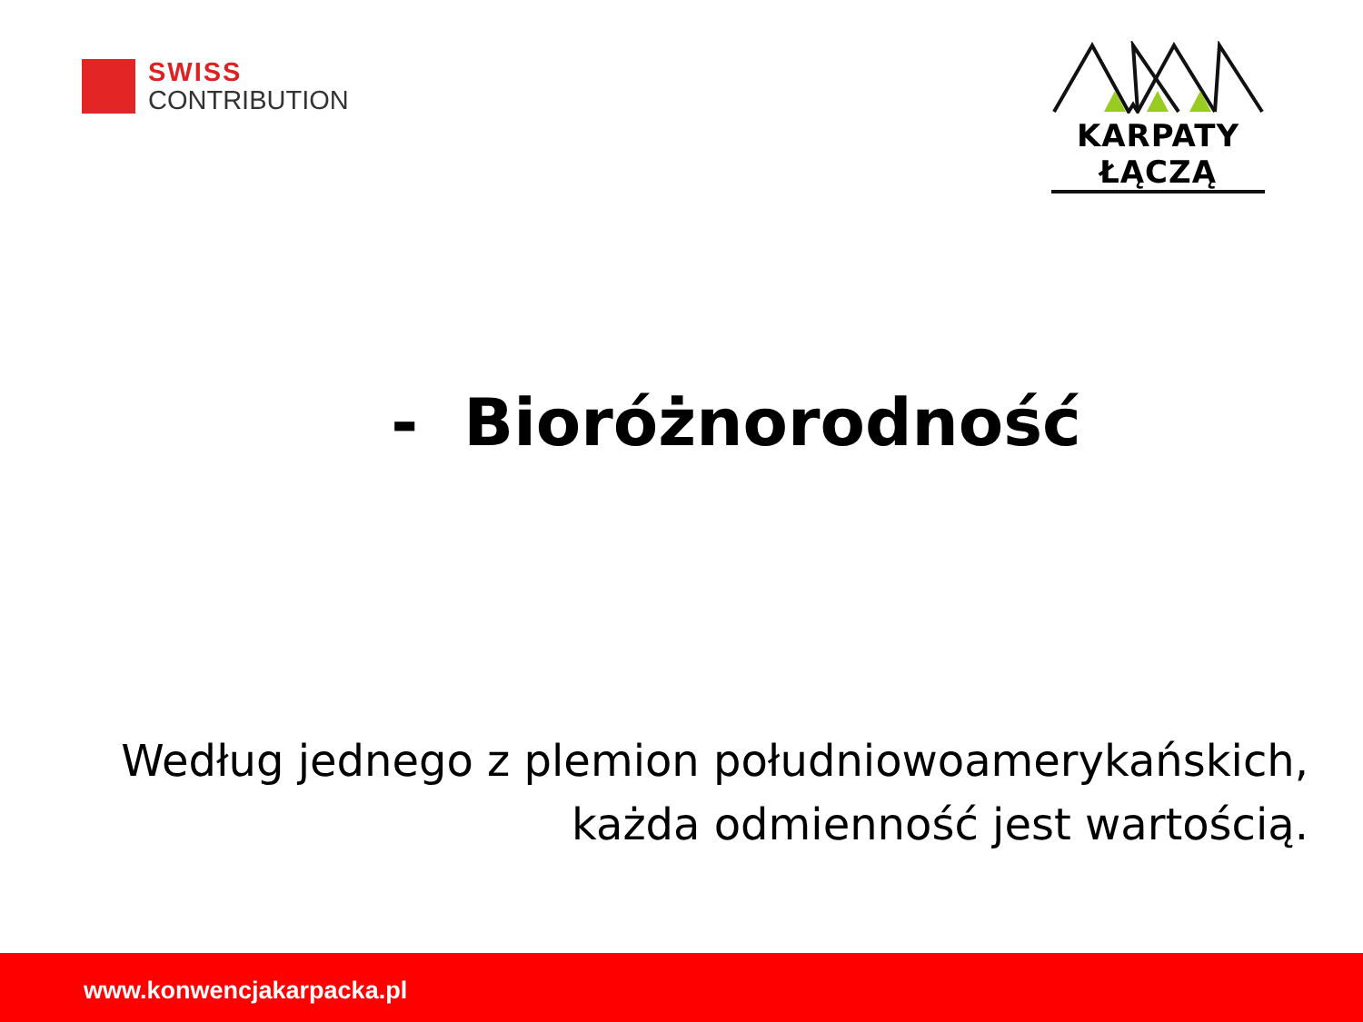SWISS
CONTRIBUTION
KARPATY ŁĄCZĄ
- Bioróżnorodność
Według jednego z plemion południowoamerykańskich,
każda odmienność jest wartością.
www.konwencjakarpacka.pl